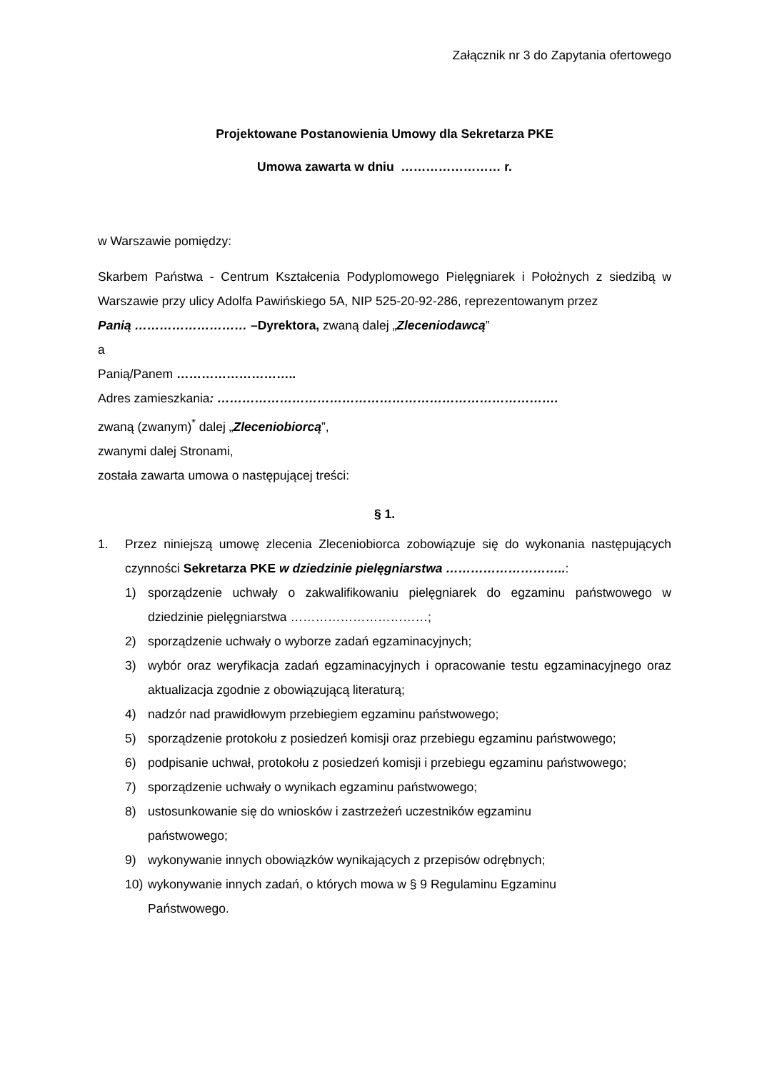Załącznik nr 3 do Zapytania ofertowego
Projektowane Postanowienia Umowy dla Sekretarza PKE
Umowa zawarta w dniu …………………… r.
w Warszawie pomiędzy:
Skarbem Państwa - Centrum Kształcenia Podyplomowego Pielęgniarek i Położnych z siedzibą w Warszawie przy ulicy Adolfa Pawińskiego 5A, NIP 525-20-92-286, reprezentowanym przez
Panią ……………………… –Dyrektora, zwaną dalej „Zleceniodawcą”
a
Panią/Panem ………………………..
Adres zamieszkania: ……………………………………………………………………….
zwaną (zwanym)<sup>*</sup> dalej „Zleceniobiorcą”,
zwanymi dalej Stronami,
została zawarta umowa o następującej treści:
§ 1.
1. Przez niniejszą umowę zlecenia Zleceniobiorca zobowiązuje się do wykonania następujących czynności Sekretarza PKE w dziedzinie pielęgniarstwa ………………………..:
1) sporządzenie uchwały o zakwalifikowaniu pielęgniarek do egzaminu państwowego w dziedzinie pielęgniarstwa ……………………………;
2) sporządzenie uchwały o wyborze zadań egzaminacyjnych;
3) wybór oraz weryfikacja zadań egzaminacyjnych i opracowanie testu egzaminacyjnego oraz aktualizacja zgodnie z obowiązującą literaturą;
4) nadzór nad prawidłowym przebiegiem egzaminu państwowego;
5) sporządzenie protokołu z posiedzeń komisji oraz przebiegu egzaminu państwowego;
6) podpisanie uchwał, protokołu z posiedzeń komisji i przebiegu egzaminu państwowego;
7) sporządzenie uchwały o wynikach egzaminu państwowego;
8) ustosunkowanie się do wniosków i zastrzeżeń uczestników egzaminu
państwowego;
9) wykonywanie innych obowiązków wynikających z przepisów odrębnych;
10) wykonywanie innych zadań, o których mowa w § 9 Regulaminu Egzaminu
Państwowego.